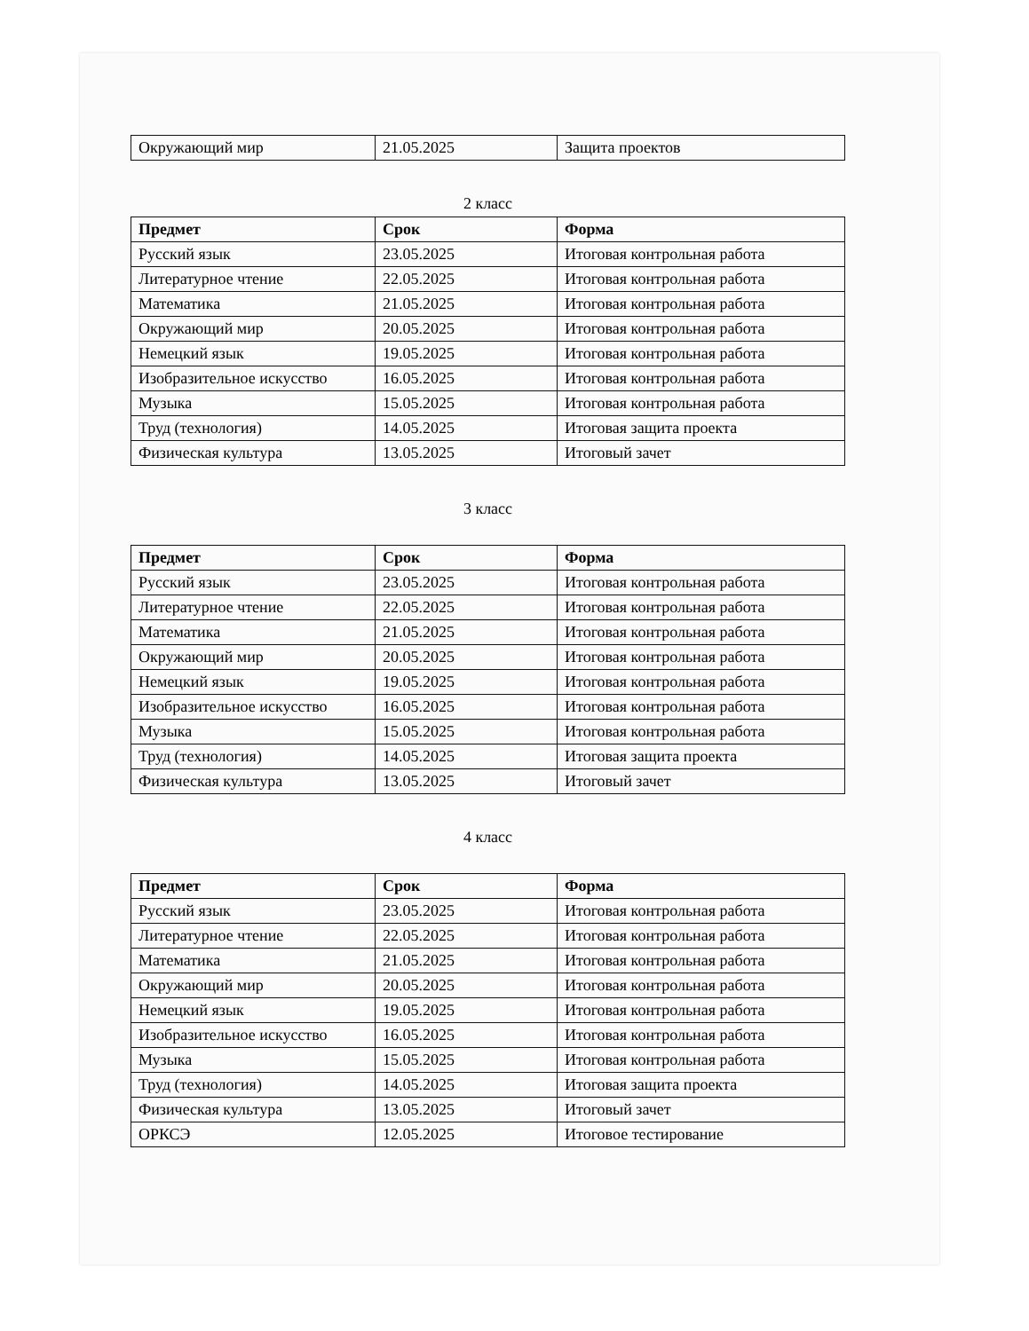| Окружающий мир | 21.05.2025 | Защита проектов |
2 класс
| Предмет | Срок | Форма |
| --- | --- | --- |
| Русский язык | 23.05.2025 | Итоговая контрольная работа |
| Литературное чтение | 22.05.2025 | Итоговая контрольная работа |
| Математика | 21.05.2025 | Итоговая контрольная работа |
| Окружающий мир | 20.05.2025 | Итоговая контрольная работа |
| Немецкий язык | 19.05.2025 | Итоговая контрольная работа |
| Изобразительное искусство | 16.05.2025 | Итоговая контрольная работа |
| Музыка | 15.05.2025 | Итоговая контрольная работа |
| Труд (технология) | 14.05.2025 | Итоговая защита проекта |
| Физическая культура | 13.05.2025 | Итоговый зачет |
3 класс
| Предмет | Срок | Форма |
| --- | --- | --- |
| Русский язык | 23.05.2025 | Итоговая контрольная работа |
| Литературное чтение | 22.05.2025 | Итоговая контрольная работа |
| Математика | 21.05.2025 | Итоговая контрольная работа |
| Окружающий мир | 20.05.2025 | Итоговая контрольная работа |
| Немецкий язык | 19.05.2025 | Итоговая контрольная работа |
| Изобразительное искусство | 16.05.2025 | Итоговая контрольная работа |
| Музыка | 15.05.2025 | Итоговая контрольная работа |
| Труд (технология) | 14.05.2025 | Итоговая защита проекта |
| Физическая культура | 13.05.2025 | Итоговый зачет |
4 класс
| Предмет | Срок | Форма |
| --- | --- | --- |
| Русский язык | 23.05.2025 | Итоговая контрольная работа |
| Литературное чтение | 22.05.2025 | Итоговая контрольная работа |
| Математика | 21.05.2025 | Итоговая контрольная работа |
| Окружающий мир | 20.05.2025 | Итоговая контрольная работа |
| Немецкий язык | 19.05.2025 | Итоговая контрольная работа |
| Изобразительное искусство | 16.05.2025 | Итоговая контрольная работа |
| Музыка | 15.05.2025 | Итоговая контрольная работа |
| Труд (технология) | 14.05.2025 | Итоговая защита проекта |
| Физическая культура | 13.05.2025 | Итоговый зачет |
| ОРКСЭ | 12.05.2025 | Итоговое тестирование |